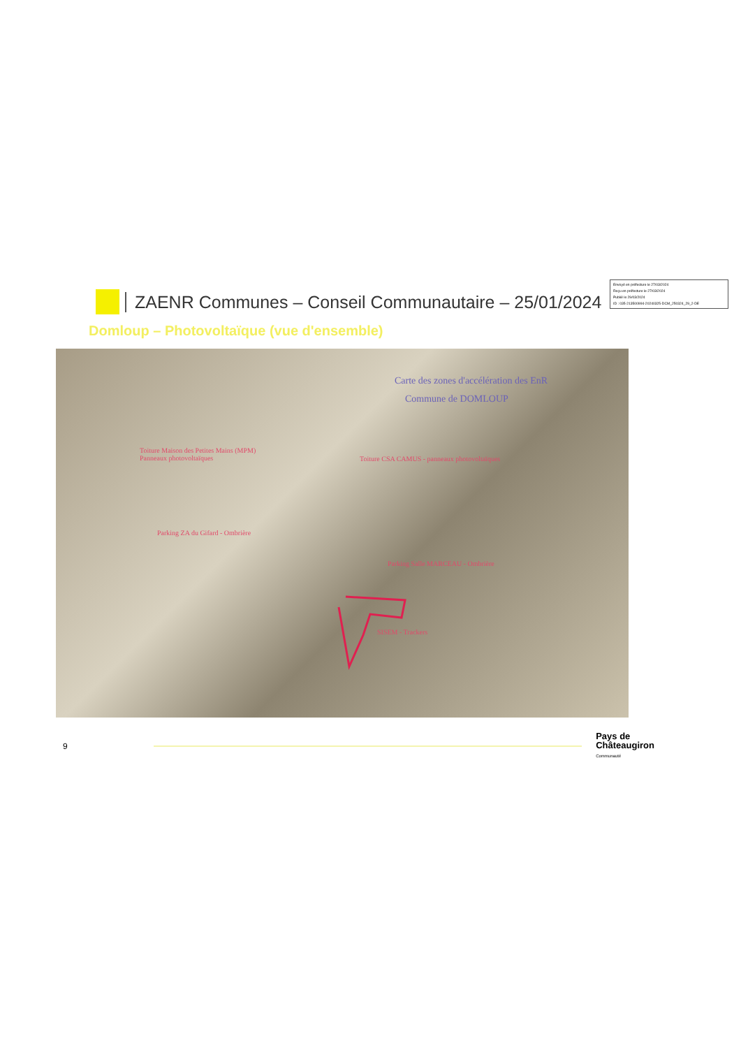Envoyé en préfecture le 27/03/2024
Reçu en préfecture le 27/03/2024
Publié le 29/03/2024
ID : 035-213500994-20240325-DCM_250324_29_2-DE
ZAENR Communes – Conseil Communautaire – 25/01/2024
Domloup – Photovoltaïque (vue d'ensemble)
Carte des zones d'accélération des EnR
Commune de DOMLOUP
Toiture Maison des Petites Mains (MPM)
Panneaux photovoltaïques
Toiture CSA CAMUS - panneaux photovoltaïques
Parking ZA du Gifard - Ombrière
Parking Salle MARCEAU - Ombrière
SISEM - Trackers
9
Pays de
Châteaugiron
Communauté